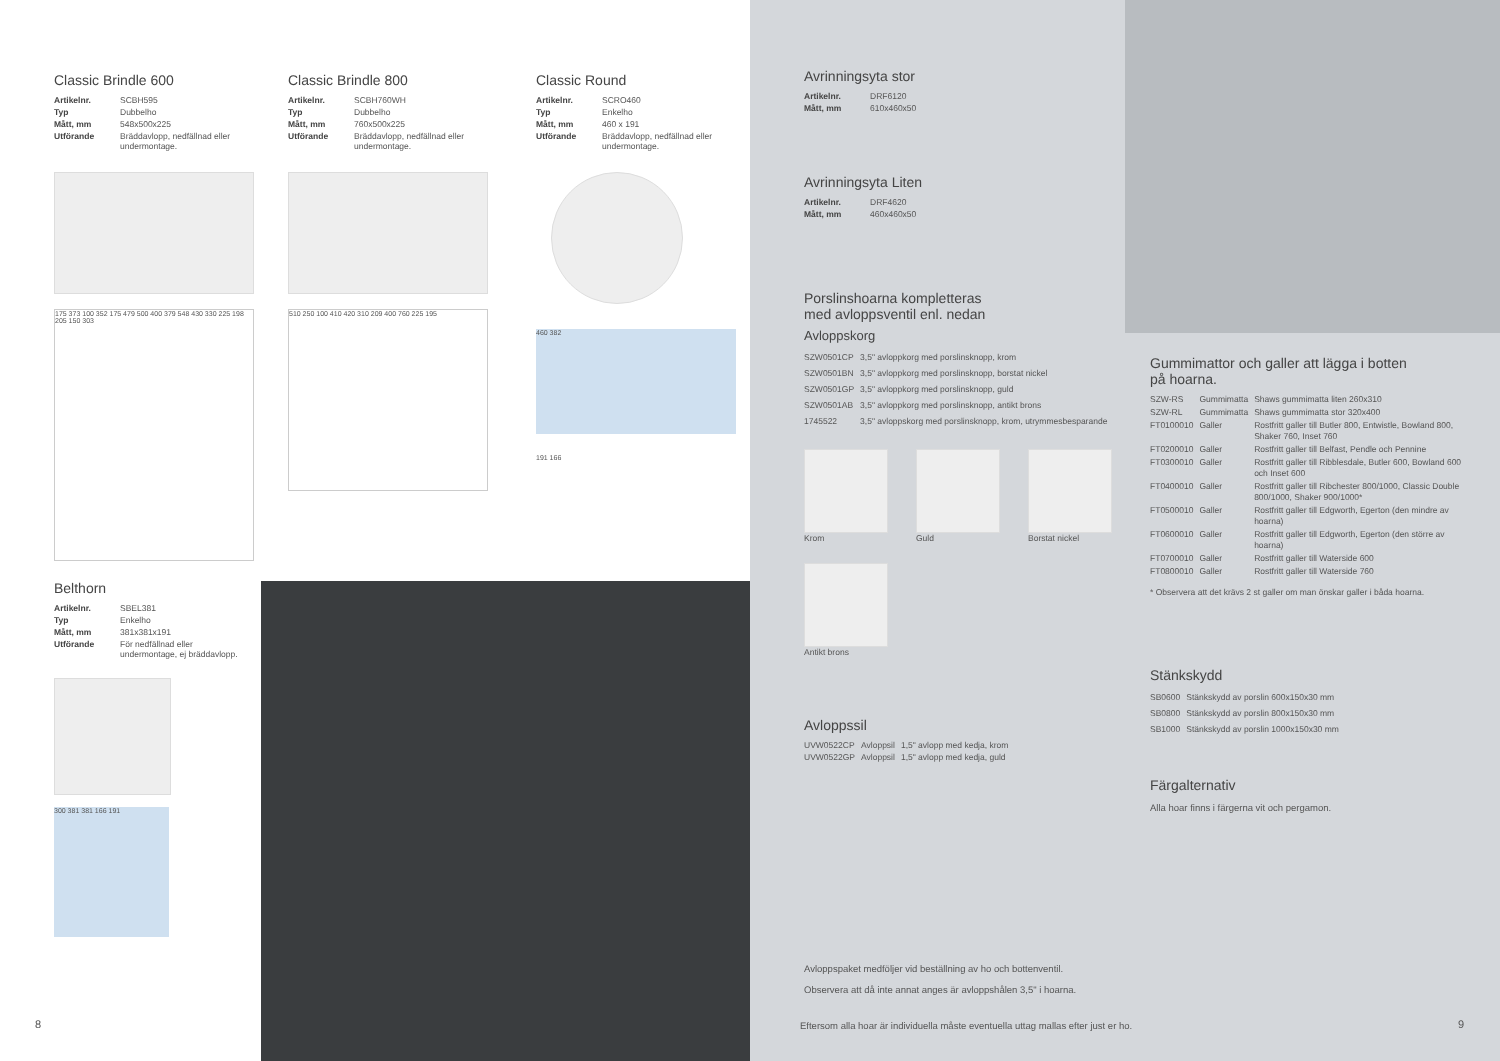Classic Brindle 600
| Artikelnr. | SCBH595 |
| Typ | Dubbelho |
| Mått, mm | 548x500x225 |
| Utförande | Bräddavlopp, nedfällnad eller undermontage. |
175 373 100 352 175 479 500 400 379 548 430 330 225 198 205 150 303
Classic Brindle 800
| Artikelnr. | SCBH760WH |
| Typ | Dubbelho |
| Mått, mm | 760x500x225 |
| Utförande | Bräddavlopp, nedfällnad eller undermontage. |
510 250 100 410 420 310 209 400 760 225 195
Classic Round
| Artikelnr. | SCRO460 |
| Typ | Enkelho |
| Mått, mm | 460 x 191 |
| Utförande | Bräddavlopp, nedfällnad eller undermontage. |
460 382
191 166
Belthorn
| Artikelnr. | SBEL381 |
| Typ | Enkelho |
| Mått, mm | 381x381x191 |
| Utförande | För nedfällnad eller undermontage, ej bräddavlopp. |
300 381 381 166 191
8
Avrinningsyta stor
| Artikelnr. | DRF6120 |
| Mått, mm | 610x460x50 |
Avrinningsyta Liten
| Artikelnr. | DRF4620 |
| Mått, mm | 460x460x50 |
Porslinshoarna kompletteras
med avloppsventil enl. nedan
Avloppskorg
| SZW0501CP | 3,5" avloppkorg med porslinsknopp, krom |
| SZW0501BN | 3,5" avloppkorg med porslinsknopp, borstat nickel |
| SZW0501GP | 3,5" avloppkorg med porslinsknopp, guld |
| SZW0501AB | 3,5" avloppkorg med porslinsknopp, antikt brons |
| 1745522 | 3,5" avloppskorg med porslinsknopp, krom, utrymmesbesparande |
Krom Guld Borstat nickel
Antikt brons
Avloppssil
| UVW0522CP | Avloppsil | 1,5" avlopp med kedja, krom |
| UVW0522GP | Avloppsil | 1,5" avlopp med kedja, guld |
Avloppspaket medföljer vid beställning av ho och bottenventil.
Observera att då inte annat anges är avloppshålen 3,5" i hoarna.
Gummimattor och galler att lägga i botten
på hoarna.
| SZW-RS | Gummimatta | Shaws gummimatta liten 260x310 |
| SZW-RL | Gummimatta | Shaws gummimatta stor 320x400 |
| FT0100010 | Galler | Rostfritt galler till Butler 800, Entwistle, Bowland 800, Shaker 760, Inset 760 |
| FT0200010 | Galler | Rostfritt galler till Belfast, Pendle och Pennine |
| FT0300010 | Galler | Rostfritt galler till Ribblesdale, Butler 600, Bowland 600 och Inset 600 |
| FT0400010 | Galler | Rostfritt galler till Ribchester 800/1000, Classic Double 800/1000, Shaker 900/1000* |
| FT0500010 | Galler | Rostfritt galler till Edgworth, Egerton (den mindre av hoarna) |
| FT0600010 | Galler | Rostfritt galler till Edgworth, Egerton (den större av hoarna) |
| FT0700010 | Galler | Rostfritt galler till Waterside 600 |
| FT0800010 | Galler | Rostfritt galler till Waterside 760 |
* Observera att det krävs 2 st galler om man önskar galler i båda hoarna.
Stänkskydd
| SB0600 | Stänkskydd av porslin 600x150x30 mm |
| SB0800 | Stänkskydd av porslin 800x150x30 mm |
| SB1000 | Stänkskydd av porslin 1000x150x30 mm |
Färgalternativ
Alla hoar finns i färgerna vit och pergamon.
Eftersom alla hoar är individuella måste eventuella uttag mallas efter just er ho.
9